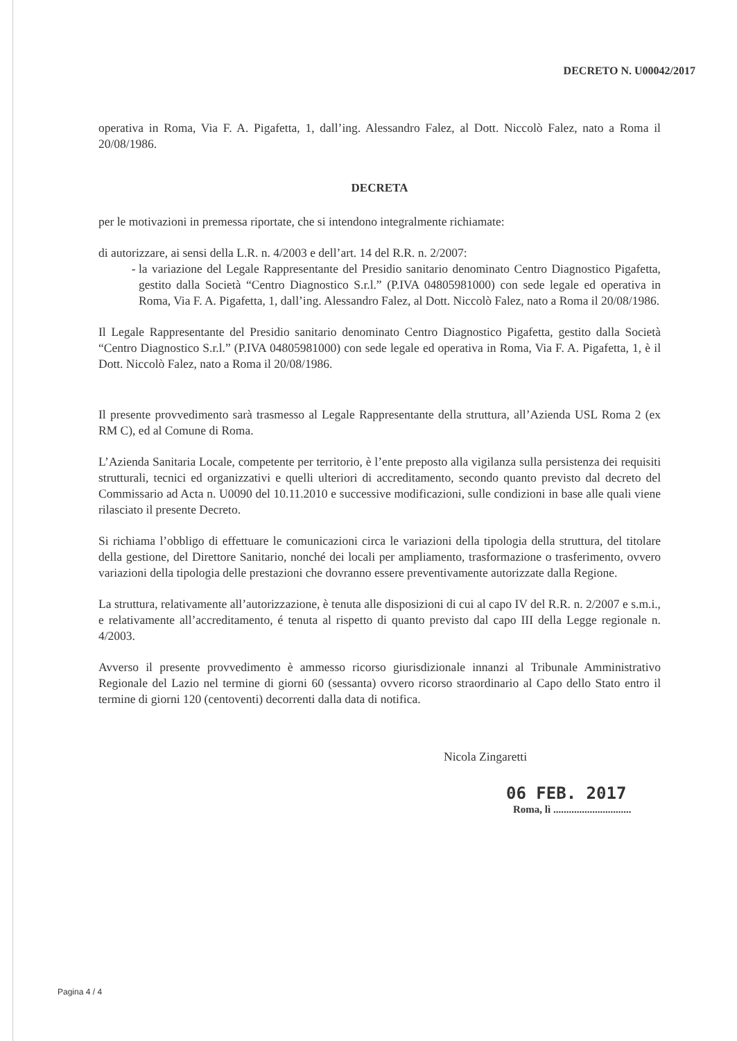DECRETO N. U00042/2017
operativa in Roma, Via F. A. Pigafetta, 1, dall’ing. Alessandro Falez, al Dott. Niccolò Falez, nato a Roma il 20/08/1986.
DECRETA
per le motivazioni in premessa riportate, che si intendono integralmente richiamate:
di autorizzare, ai sensi della L.R. n. 4/2003 e dell’art. 14 del R.R. n. 2/2007:
la variazione del Legale Rappresentante del Presidio sanitario denominato Centro Diagnostico Pigafetta, gestito dalla Società “Centro Diagnostico S.r.l.” (P.IVA 04805981000) con sede legale ed operativa in Roma, Via F. A. Pigafetta, 1, dall’ing. Alessandro Falez, al Dott. Niccolò Falez, nato a Roma il 20/08/1986.
Il Legale Rappresentante del Presidio sanitario denominato Centro Diagnostico Pigafetta, gestito dalla Società “Centro Diagnostico S.r.l.” (P.IVA 04805981000) con sede legale ed operativa in Roma, Via F. A. Pigafetta, 1, è il Dott. Niccolò Falez, nato a Roma il 20/08/1986.
Il presente provvedimento sarà trasmesso al Legale Rappresentante della struttura, all’Azienda USL Roma 2 (ex RM C), ed al Comune di Roma.
L’Azienda Sanitaria Locale, competente per territorio, è l’ente preposto alla vigilanza sulla persistenza dei requisiti strutturali, tecnici ed organizzativi e quelli ulteriori di accreditamento, secondo quanto previsto dal decreto del Commissario ad Acta n. U0090 del 10.11.2010 e successive modificazioni, sulle condizioni in base alle quali viene rilasciato il presente Decreto.
Si richiama l’obbligo di effettuare le comunicazioni circa le variazioni della tipologia della struttura, del titolare della gestione, del Direttore Sanitario, nonché dei locali per ampliamento, trasformazione o trasferimento, ovvero variazioni della tipologia delle prestazioni che dovranno essere preventivamente autorizzate dalla Regione.
La struttura, relativamente all’autorizzazione, è tenuta alle disposizioni di cui al capo IV del R.R. n. 2/2007 e s.m.i., e relativamente all’accreditamento, é tenuta al rispetto di quanto previsto dal capo III della Legge regionale n. 4/2003.
Avverso il presente provvedimento è ammesso ricorso giurisdizionale innanzi al Tribunale Amministrativo Regionale del Lazio nel termine di giorni 60 (sessanta) ovvero ricorso straordinario al Capo dello Stato entro il termine di giorni 120 (centoventi) decorrenti dalla data di notifica.
Nicola Zingaretti
06 FEB. 2017
Roma, lì ..............................
Pagina 4 / 4